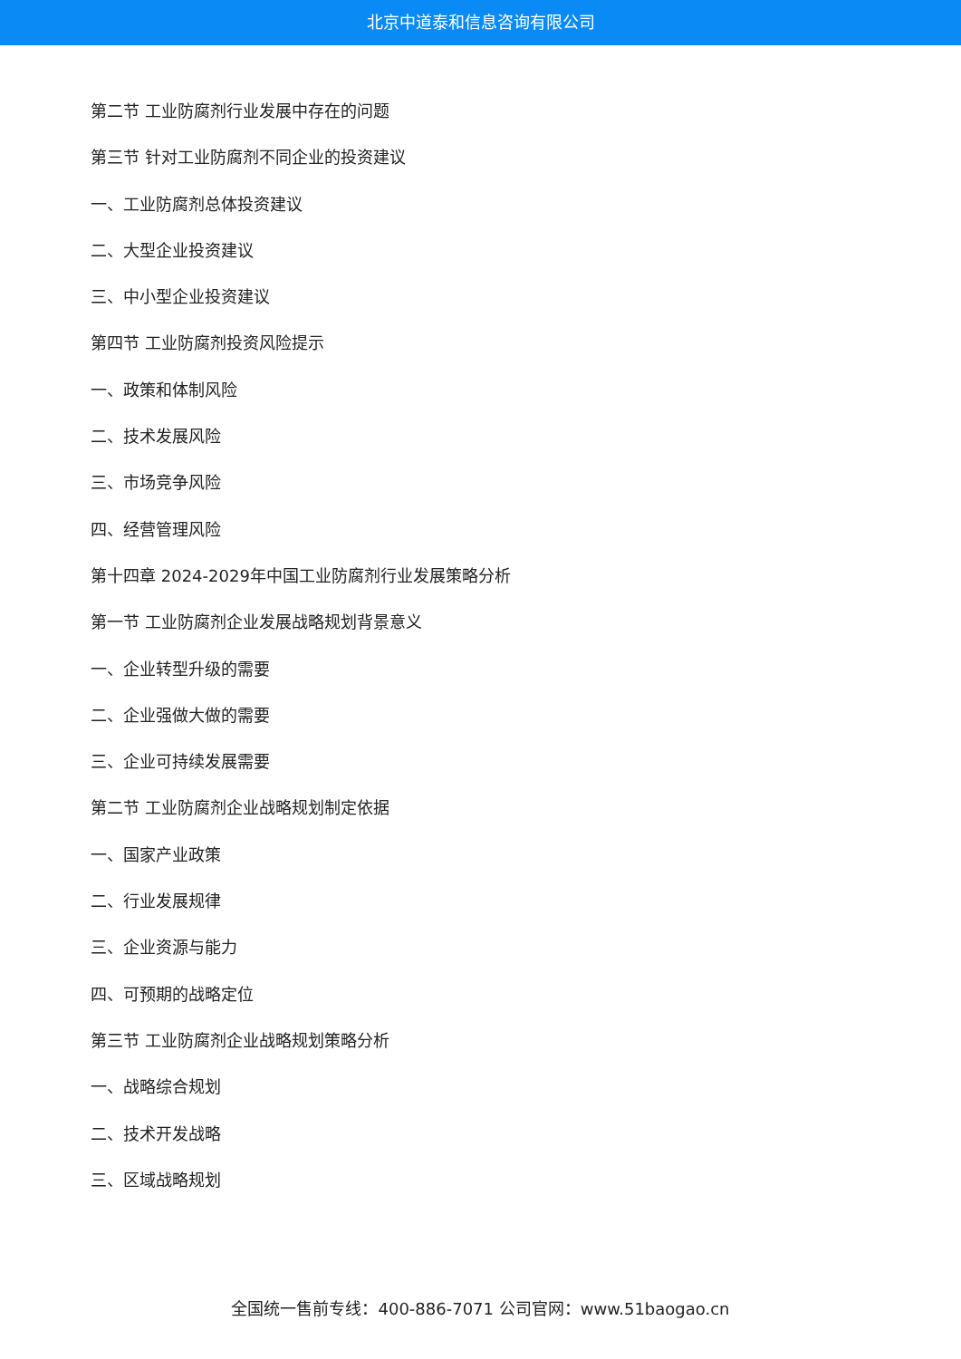北京中道泰和信息咨询有限公司
第二节 工业防腐剂行业发展中存在的问题
第三节 针对工业防腐剂不同企业的投资建议
一、工业防腐剂总体投资建议
二、大型企业投资建议
三、中小型企业投资建议
第四节 工业防腐剂投资风险提示
一、政策和体制风险
二、技术发展风险
三、市场竞争风险
四、经营管理风险
第十四章 2024-2029年中国工业防腐剂行业发展策略分析
第一节 工业防腐剂企业发展战略规划背景意义
一、企业转型升级的需要
二、企业强做大做的需要
三、企业可持续发展需要
第二节 工业防腐剂企业战略规划制定依据
一、国家产业政策
二、行业发展规律
三、企业资源与能力
四、可预期的战略定位
第三节 工业防腐剂企业战略规划策略分析
一、战略综合规划
二、技术开发战略
三、区域战略规划
全国统一售前专线：400-886-7071 公司官网：www.51baogao.cn